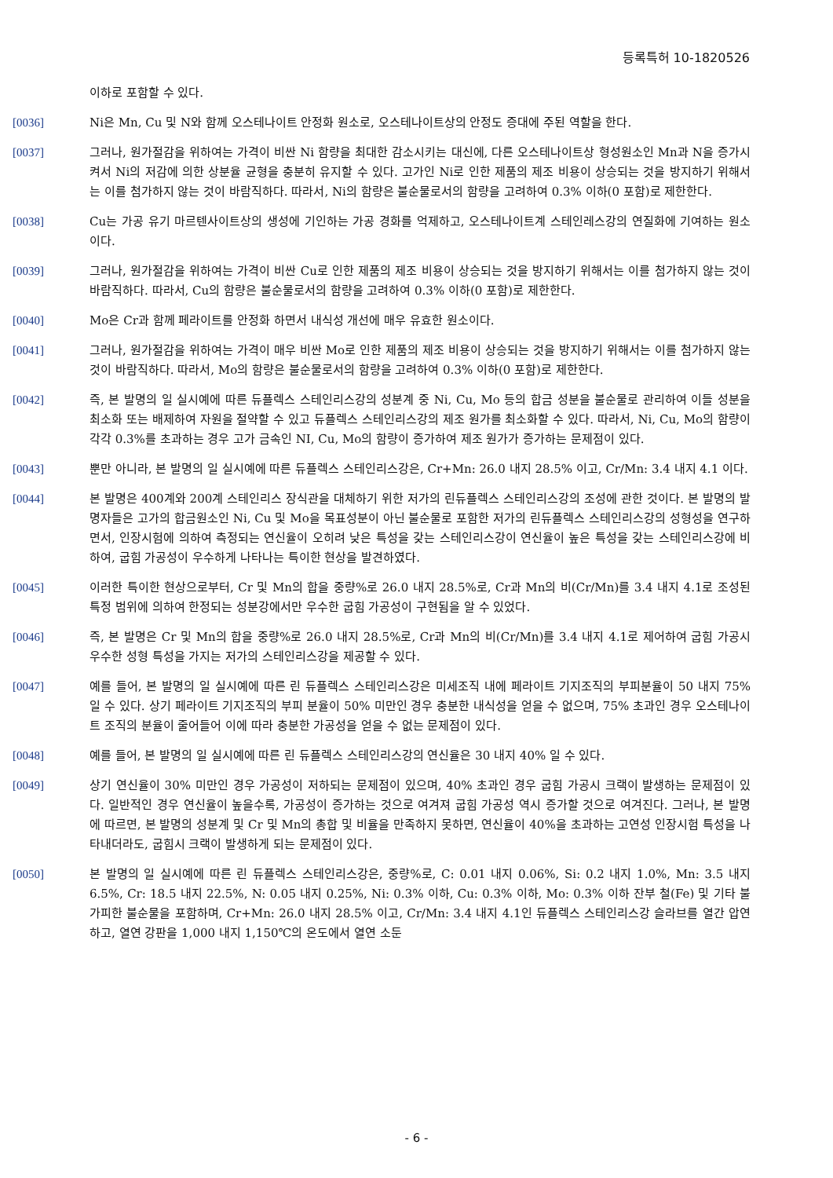등록특허 10-1820526
이하로 포함할 수 있다.
[0036] Ni은 Mn, Cu 및 N와 함께 오스테나이트 안정화 원소로, 오스테나이트상의 안정도 증대에 주된 역할을 한다.
[0037] 그러나, 원가절감을 위하여는 가격이 비싼 Ni 함량을 최대한 감소시키는 대신에, 다른 오스테나이트상 형성원소인 Mn과 N을 증가시켜서 Ni의 저감에 의한 상분율 균형을 충분히 유지할 수 있다. 고가인 Ni로 인한 제품의 제조 비용이 상승되는 것을 방지하기 위해서는 이를 첨가하지 않는 것이 바람직하다. 따라서, Ni의 함량은 불순물로서의 함량을 고려하여 0.3% 이하(0 포함)로 제한한다.
[0038] Cu는 가공 유기 마르텐사이트상의 생성에 기인하는 가공 경화를 억제하고, 오스테나이트계 스테인레스강의 연질화에 기여하는 원소이다.
[0039] 그러나, 원가절감을 위하여는 가격이 비싼 Cu로 인한 제품의 제조 비용이 상승되는 것을 방지하기 위해서는 이를 첨가하지 않는 것이 바람직하다. 따라서, Cu의 함량은 불순물로서의 함량을 고려하여 0.3% 이하(0 포함)로 제한한다.
[0040] Mo은 Cr과 함께 페라이트를 안정화 하면서 내식성 개선에 매우 유효한 원소이다.
[0041] 그러나, 원가절감을 위하여는 가격이 매우 비싼 Mo로 인한 제품의 제조 비용이 상승되는 것을 방지하기 위해서는 이를 첨가하지 않는 것이 바람직하다. 따라서, Mo의 함량은 불순물로서의 함량을 고려하여 0.3% 이하(0 포함)로 제한한다.
[0042] 즉, 본 발명의 일 실시예에 따른 듀플렉스 스테인리스강의 성분계 중 Ni, Cu, Mo 등의 합금 성분을 불순물로 관리하여 이들 성분을 최소화 또는 배제하여 자원을 절약할 수 있고 듀플렉스 스테인리스강의 제조 원가를 최소화할 수 있다. 따라서, Ni, Cu, Mo의 함량이 각각 0.3%를 초과하는 경우 고가 금속인 NI, Cu, Mo의 함량이 증가하여 제조 원가가 증가하는 문제점이 있다.
[0043] 뿐만 아니라, 본 발명의 일 실시예에 따른 듀플렉스 스테인리스강은, Cr+Mn: 26.0 내지 28.5% 이고, Cr/Mn: 3.4 내지 4.1 이다.
[0044] 본 발명은 400계와 200계 스테인리스 장식관을 대체하기 위한 저가의 린듀플렉스 스테인리스강의 조성에 관한 것이다. 본 발명의 발명자들은 고가의 합금원소인 Ni, Cu 및 Mo을 목표성분이 아닌 불순물로 포함한 저가의 린듀플렉스 스테인리스강의 성형성을 연구하면서, 인장시험에 의하여 측정되는 연신율이 오히려 낮은 특성을 갖는 스테인리스강이 연신율이 높은 특성을 갖는 스테인리스강에 비하여, 굽힘 가공성이 우수하게 나타나는 특이한 현상을 발견하였다.
[0045] 이러한 특이한 현상으로부터, Cr 및 Mn의 합을 중량%로 26.0 내지 28.5%로, Cr과 Mn의 비(Cr/Mn)를 3.4 내지 4.1로 조성된 특정 범위에 의하여 한정되는 성분강에서만 우수한 굽힘 가공성이 구현됨을 알 수 있었다.
[0046] 즉, 본 발명은 Cr 및 Mn의 합을 중량%로 26.0 내지 28.5%로, Cr과 Mn의 비(Cr/Mn)를 3.4 내지 4.1로 제어하여 굽힘 가공시 우수한 성형 특성을 가지는 저가의 스테인리스강을 제공할 수 있다.
[0047] 예를 들어, 본 발명의 일 실시예에 따른 린 듀플렉스 스테인리스강은 미세조직 내에 페라이트 기지조직의 부피분율이 50 내지 75% 일 수 있다. 상기 페라이트 기지조직의 부피 분율이 50% 미만인 경우 충분한 내식성을 얻을 수 없으며, 75% 초과인 경우 오스테나이트 조직의 분율이 줄어들어 이에 따라 충분한 가공성을 얻을 수 없는 문제점이 있다.
[0048] 예를 들어, 본 발명의 일 실시예에 따른 린 듀플렉스 스테인리스강의 연신율은 30 내지 40% 일 수 있다.
[0049] 상기 연신율이 30% 미만인 경우 가공성이 저하되는 문제점이 있으며, 40% 초과인 경우 굽힘 가공시 크랙이 발생하는 문제점이 있다. 일반적인 경우 연신율이 높을수록, 가공성이 증가하는 것으로 여겨져 굽힘 가공성 역시 증가할 것으로 여겨진다. 그러나, 본 발명에 따르면, 본 발명의 성분계 및 Cr 및 Mn의 총합 및 비율을 만족하지 못하면, 연신율이 40%을 초과하는 고연성 인장시험 특성을 나타내더라도, 굽힘시 크랙이 발생하게 되는 문제점이 있다.
[0050] 본 발명의 일 실시예에 따른 린 듀플렉스 스테인리스강은, 중량%로, C: 0.01 내지 0.06%, Si: 0.2 내지 1.0%, Mn: 3.5 내지 6.5%, Cr: 18.5 내지 22.5%, N: 0.05 내지 0.25%, Ni: 0.3% 이하, Cu: 0.3% 이하, Mo: 0.3% 이하 잔부 철(Fe) 및 기타 불가피한 불순물을 포함하며, Cr+Mn: 26.0 내지 28.5% 이고, Cr/Mn: 3.4 내지 4.1인 듀플렉스 스테인리스강 슬라브를 열간 압연하고, 열연 강판을 1,000 내지 1,150℃의 온도에서 열연 소둔
- 6 -